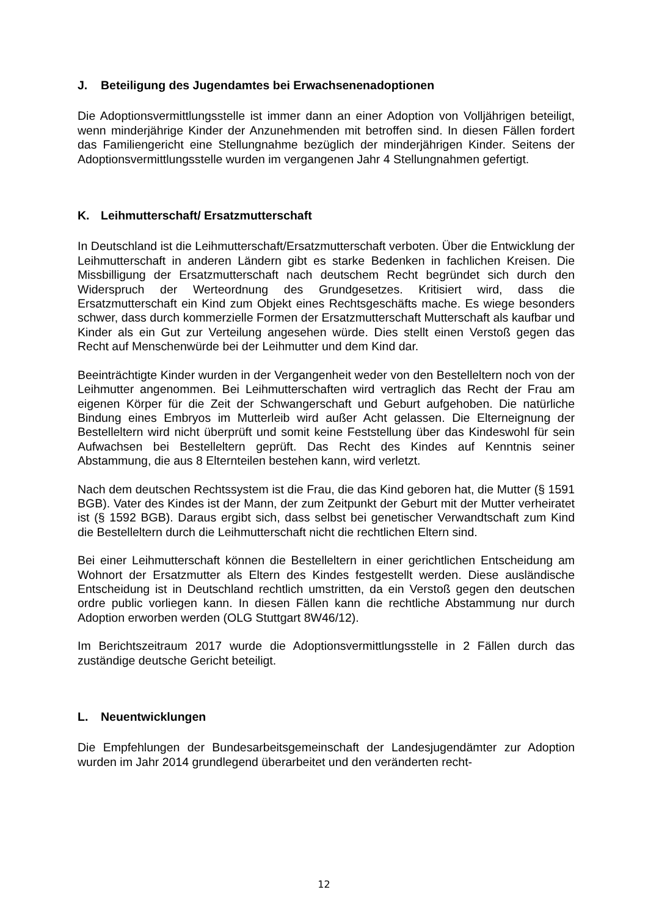J. Beteiligung des Jugendamtes bei Erwachsenenadoptionen
Die Adoptionsvermittlungsstelle ist immer dann an einer Adoption von Volljährigen beteiligt, wenn minderjährige Kinder der Anzunehmenden mit betroffen sind. In diesen Fällen fordert das Familiengericht eine Stellungnahme bezüglich der minderjährigen Kinder. Seitens der Adoptionsvermittlungsstelle wurden im vergangenen Jahr 4 Stellungnahmen gefertigt.
K. Leihmutterschaft/ Ersatzmutterschaft
In Deutschland ist die Leihmutterschaft/Ersatzmutterschaft verboten. Über die Entwicklung der Leihmutterschaft in anderen Ländern gibt es starke Bedenken in fachlichen Kreisen. Die Missbilligung der Ersatzmutterschaft nach deutschem Recht begründet sich durch den Widerspruch der Werteordnung des Grundgesetzes. Kritisiert wird, dass die Ersatzmutterschaft ein Kind zum Objekt eines Rechtsgeschäfts mache. Es wiege besonders schwer, dass durch kommerzielle Formen der Ersatzmutterschaft Mutterschaft als kaufbar und Kinder als ein Gut zur Verteilung angesehen würde. Dies stellt einen Verstoß gegen das Recht auf Menschenwürde bei der Leihmutter und dem Kind dar.
Beeinträchtigte Kinder wurden in der Vergangenheit weder von den Bestelleltern noch von der Leihmutter angenommen. Bei Leihmutterschaften wird vertraglich das Recht der Frau am eigenen Körper für die Zeit der Schwangerschaft und Geburt aufgehoben. Die natürliche Bindung eines Embryos im Mutterleib wird außer Acht gelassen. Die Elterneignung der Bestelleltern wird nicht überprüft und somit keine Feststellung über das Kindeswohl für sein Aufwachsen bei Bestelleltern geprüft. Das Recht des Kindes auf Kenntnis seiner Abstammung, die aus 8 Elternteilen bestehen kann, wird verletzt.
Nach dem deutschen Rechtssystem ist die Frau, die das Kind geboren hat, die Mutter (§ 1591 BGB). Vater des Kindes ist der Mann, der zum Zeitpunkt der Geburt mit der Mutter verheiratet ist (§ 1592 BGB). Daraus ergibt sich, dass selbst bei genetischer Verwandtschaft zum Kind die Bestelleltern durch die Leihmutterschaft nicht die rechtlichen Eltern sind.
Bei einer Leihmutterschaft können die Bestelleltern in einer gerichtlichen Entscheidung am Wohnort der Ersatzmutter als Eltern des Kindes festgestellt werden. Diese ausländische Entscheidung ist in Deutschland rechtlich umstritten, da ein Verstoß gegen den deutschen ordre public vorliegen kann. In diesen Fällen kann die rechtliche Abstammung nur durch Adoption erworben werden (OLG Stuttgart 8W46/12).
Im Berichtszeitraum 2017 wurde die Adoptionsvermittlungsstelle in 2 Fällen durch das zuständige deutsche Gericht beteiligt.
L. Neuentwicklungen
Die Empfehlungen der Bundesarbeitsgemeinschaft der Landesjugendämter zur Adoption wurden im Jahr 2014 grundlegend überarbeitet und den veränderten recht-
12